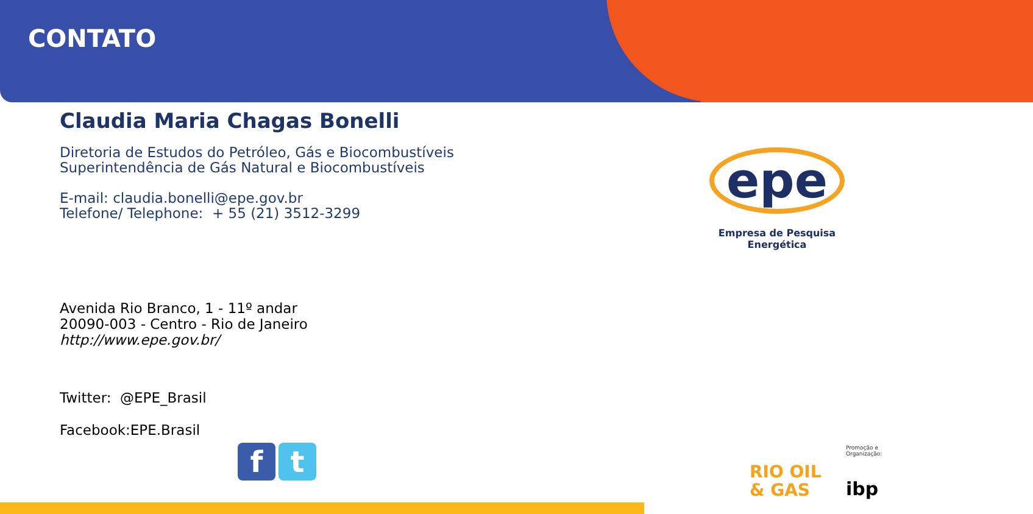CONTATO
Claudia Maria Chagas Bonelli
Diretoria de Estudos do Petróleo, Gás e Biocombustíveis
Superintendência de Gás Natural e Biocombustíveis
E-mail: claudia.bonelli@epe.gov.br
Telefone/ Telephone: + 55 (21) 3512-3299
Avenida Rio Branco, 1 - 11º andar
20090-003 - Centro - Rio de Janeiro
http://www.epe.gov.br/
Twitter: @EPE_Brasil
Facebook:EPE.Brasil
epe
Empresa de Pesquisa Energética
f t
RIO OIL
& GAS
Promoção e Organização:
ibp